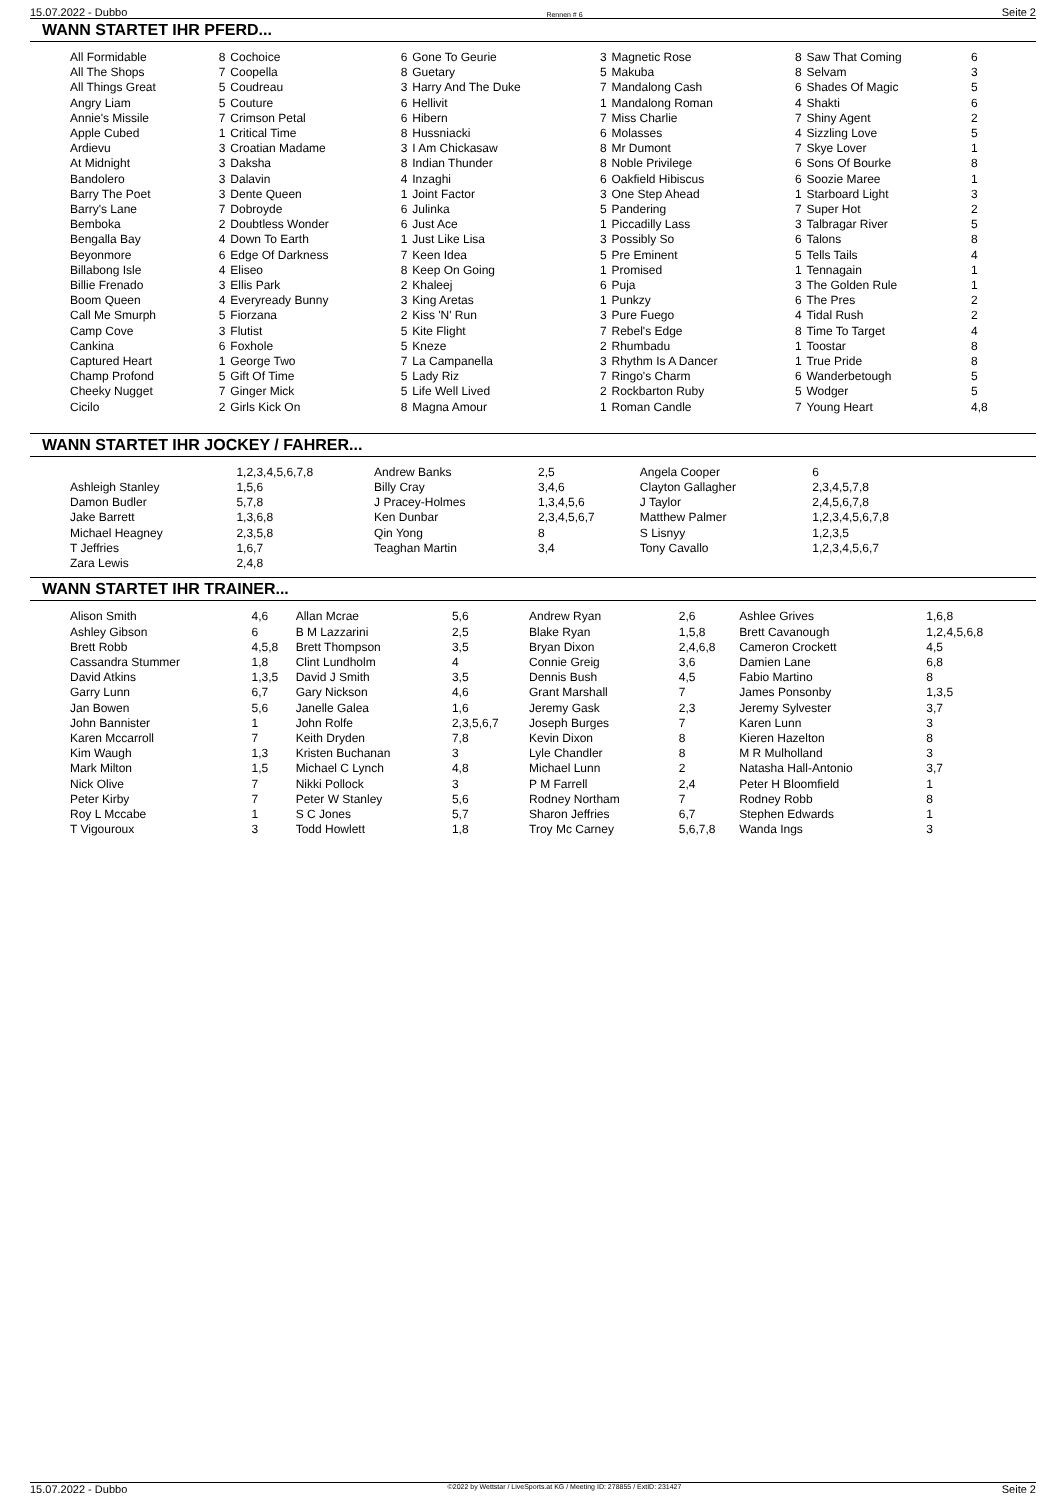15.07.2022 - Dubbo Rennen # 6 Seite 2
WANN STARTET IHR PFERD...
| All Formidable | 8 | Cochoice | 6 | Gone To Geurie | 3 | Magnetic Rose | 8 | Saw That Coming | 6 |
| All The Shops | 7 | Coopella | 8 | Guetary | 5 | Makuba | 8 | Selvam | 3 |
| All Things Great | 5 | Coudreau | 3 | Harry And The Duke | 7 | Mandalong Cash | 6 | Shades Of Magic | 5 |
| Angry Liam | 5 | Couture | 6 | Hellivit | 1 | Mandalong Roman | 4 | Shakti | 6 |
| Annie's Missile | 7 | Crimson Petal | 6 | Hibern | 7 | Miss Charlie | 7 | Shiny Agent | 2 |
| Apple Cubed | 1 | Critical Time | 8 | Hussniacki | 6 | Molasses | 4 | Sizzling Love | 5 |
| Ardievu | 3 | Croatian Madame | 3 | I Am Chickasaw | 8 | Mr Dumont | 7 | Skye Lover | 1 |
| At Midnight | 3 | Daksha | 8 | Indian Thunder | 8 | Noble Privilege | 6 | Sons Of Bourke | 8 |
| Bandolero | 3 | Dalavin | 4 | Inzaghi | 6 | Oakfield Hibiscus | 6 | Soozie Maree | 1 |
| Barry The Poet | 3 | Dente Queen | 1 | Joint Factor | 3 | One Step Ahead | 1 | Starboard Light | 3 |
| Barry's Lane | 7 | Dobroyde | 6 | Julinka | 5 | Pandering | 7 | Super Hot | 2 |
| Bemboka | 2 | Doubtless Wonder | 6 | Just Ace | 1 | Piccadilly Lass | 3 | Talbragar River | 5 |
| Bengalla Bay | 4 | Down To Earth | 1 | Just Like Lisa | 3 | Possibly So | 6 | Talons | 8 |
| Beyonmore | 6 | Edge Of Darkness | 7 | Keen Idea | 5 | Pre Eminent | 5 | Tells Tails | 4 |
| Billabong Isle | 4 | Eliseo | 8 | Keep On Going | 1 | Promised | 1 | Tennagain | 1 |
| Billie Frenado | 3 | Ellis Park | 2 | Khaleej | 6 | Puja | 3 | The Golden Rule | 1 |
| Boom Queen | 4 | Everyready Bunny | 3 | King Aretas | 1 | Punkzy | 6 | The Pres | 2 |
| Call Me Smurph | 5 | Fiorzana | 2 | Kiss 'N' Run | 3 | Pure Fuego | 4 | Tidal Rush | 2 |
| Camp Cove | 3 | Flutist | 5 | Kite Flight | 7 | Rebel's Edge | 8 | Time To Target | 4 |
| Cankina | 6 | Foxhole | 5 | Kneze | 2 | Rhumbadu | 1 | Toostar | 8 |
| Captured Heart | 1 | George Two | 7 | La Campanella | 3 | Rhythm Is A Dancer | 1 | True Pride | 8 |
| Champ Profond | 5 | Gift Of Time | 5 | Lady Riz | 7 | Ringo's Charm | 6 | Wanderbetough | 5 |
| Cheeky Nugget | 7 | Ginger Mick | 5 | Life Well Lived | 2 | Rockbarton Ruby | 5 | Wodger | 5 |
| Cicilo | 2 | Girls Kick On | 8 | Magna Amour | 1 | Roman Candle | 7 | Young Heart | 4,8 |
WANN STARTET IHR JOCKEY / FAHRER...
| | 1,2,3,4,5,6,7,8 | Andrew Banks | 2,5 | Angela Cooper | 6 |
| Ashleigh Stanley | 1,5,6 | Billy Cray | 3,4,6 | Clayton Gallagher | 2,3,4,5,7,8 |
| Damon Budler | 5,7,8 | J Pracey-Holmes | 1,3,4,5,6 | J Taylor | 2,4,5,6,7,8 |
| Jake Barrett | 1,3,6,8 | Ken Dunbar | 2,3,4,5,6,7 | Matthew Palmer | 1,2,3,4,5,6,7,8 |
| Michael Heagney | 2,3,5,8 | Qin Yong | 8 | S Lisnyy | 1,2,3,5 |
| T Jeffries | 1,6,7 | Teaghan Martin | 3,4 | Tony Cavallo | 1,2,3,4,5,6,7 |
| Zara Lewis | 2,4,8 | | | | |
WANN STARTET IHR TRAINER...
| Alison Smith | 4,6 | Allan Mcrae | 5,6 | Andrew Ryan | 2,6 | Ashlee Grives | 1,6,8 |
| Ashley Gibson | 6 | B M Lazzarini | 2,5 | Blake Ryan | 1,5,8 | Brett Cavanough | 1,2,4,5,6,8 |
| Brett Robb | 4,5,8 | Brett Thompson | 3,5 | Bryan Dixon | 2,4,6,8 | Cameron Crockett | 4,5 |
| Cassandra Stummer | 1,8 | Clint Lundholm | 4 | Connie Greig | 3,6 | Damien Lane | 6,8 |
| David Atkins | 1,3,5 | David J Smith | 3,5 | Dennis Bush | 4,5 | Fabio Martino | 8 |
| Garry Lunn | 6,7 | Gary Nickson | 4,6 | Grant Marshall | 7 | James Ponsonby | 1,3,5 |
| Jan Bowen | 5,6 | Janelle Galea | 1,6 | Jeremy Gask | 2,3 | Jeremy Sylvester | 3,7 |
| John Bannister | 1 | John Rolfe | 2,3,5,6,7 | Joseph Burges | 7 | Karen Lunn | 3 |
| Karen Mccarroll | 7 | Keith Dryden | 7,8 | Kevin Dixon | 8 | Kieren Hazelton | 8 |
| Kim Waugh | 1,3 | Kristen Buchanan | 3 | Lyle Chandler | 8 | M R Mulholland | 3 |
| Mark Milton | 1,5 | Michael C Lynch | 4,8 | Michael Lunn | 2 | Natasha Hall-Antonio | 3,7 |
| Nick Olive | 7 | Nikki Pollock | 3 | P M Farrell | 2,4 | Peter H Bloomfield | 1 |
| Peter Kirby | 7 | Peter W Stanley | 5,6 | Rodney Northam | 7 | Rodney Robb | 8 |
| Roy L Mccabe | 1 | S C Jones | 5,7 | Sharon Jeffries | 6,7 | Stephen Edwards | 1 |
| T Vigouroux | 3 | Todd Howlett | 1,8 | Troy Mc Carney | 5,6,7,8 | Wanda Ings | 3 |
15.07.2022 - Dubbo ©2022 by Wettstar / LiveSports.at KG / Meeting ID: 278855 / ExtID: 231427 Seite 2